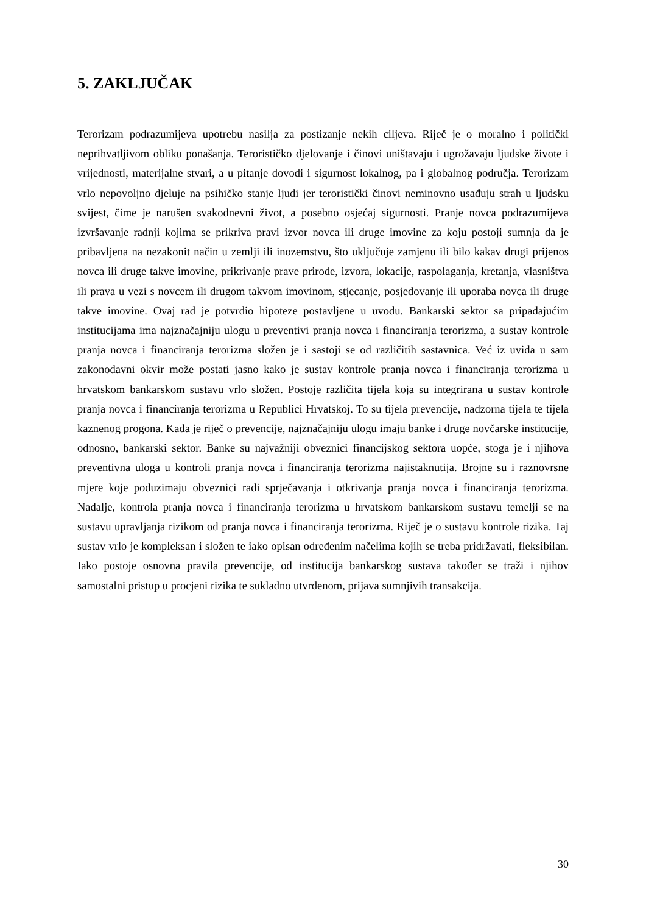5. ZAKLJUČAK
Terorizam podrazumijeva upotrebu nasilja za postizanje nekih ciljeva. Riječ je o moralno i politički neprihvatljivom obliku ponašanja. Terorističko djelovanje i činovi uništavaju i ugrožavaju ljudske živote i vrijednosti, materijalne stvari, a u pitanje dovodi i sigurnost lokalnog, pa i globalnog područja. Terorizam vrlo nepovoljno djeluje na psihičko stanje ljudi jer teroristički činovi neminovno usađuju strah u ljudsku svijest, čime je narušen svakodnevni život, a posebno osjećaj sigurnosti. Pranje novca podrazumijeva izvršavanje radnji kojima se prikriva pravi izvor novca ili druge imovine za koju postoji sumnja da je pribavljena na nezakonit način u zemlji ili inozemstvu, što uključuje zamjenu ili bilo kakav drugi prijenos novca ili druge takve imovine, prikrivanje prave prirode, izvora, lokacije, raspolaganja, kretanja, vlasništva ili prava u vezi s novcem ili drugom takvom imovinom, stjecanje, posjedovanje ili uporaba novca ili druge takve imovine. Ovaj rad je potvrdio hipoteze postavljene u uvodu. Bankarski sektor sa pripadajućim institucijama ima najznačajniju ulogu u preventivi pranja novca i financiranja terorizma, a sustav kontrole pranja novca i financiranja terorizma složen je i sastoji se od različitih sastavnica. Već iz uvida u sam zakonodavni okvir može postati jasno kako je sustav kontrole pranja novca i financiranja terorizma u hrvatskom bankarskom sustavu vrlo složen. Postoje različita tijela koja su integrirana u sustav kontrole pranja novca i financiranja terorizma u Republici Hrvatskoj. To su tijela prevencije, nadzorna tijela te tijela kaznenog progona. Kada je riječ o prevencije, najznačajniju ulogu imaju banke i druge novčarske institucije, odnosno, bankarski sektor. Banke su najvažniji obveznici financijskog sektora uopće, stoga je i njihova preventivna uloga u kontroli pranja novca i financiranja terorizma najistaknutija. Brojne su i raznovrsne mjere koje poduzimaju obveznici radi sprječavanja i otkrivanja pranja novca i financiranja terorizma. Nadalje, kontrola pranja novca i financiranja terorizma u hrvatskom bankarskom sustavu temelji se na sustavu upravljanja rizikom od pranja novca i financiranja terorizma. Riječ je o sustavu kontrole rizika. Taj sustav vrlo je kompleksan i složen te iako opisan određenim načelima kojih se treba pridržavati, fleksibilan. Iako postoje osnovna pravila prevencije, od institucija bankarskog sustava također se traži i njihov samostalni pristup u procjeni rizika te sukladno utvrđenom, prijava sumnjivih transakcija.
30